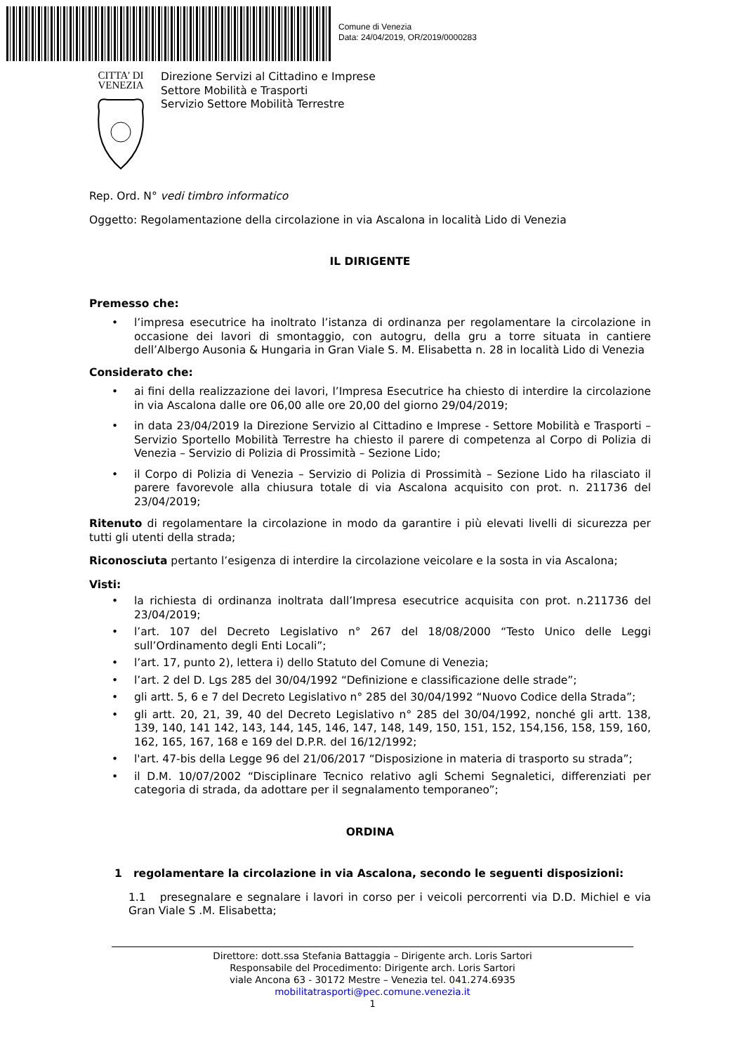Comune di Venezia
Data: 24/04/2019, OR/2019/0000283
CITTA' DI
VENEZIA
Direzione Servizi al Cittadino e Imprese
Settore Mobilità e Trasporti
Servizio Settore Mobilità Terrestre
Rep. Ord. N° vedi timbro informatico
Oggetto: Regolamentazione della circolazione in via Ascalona in località Lido di Venezia
IL DIRIGENTE
Premesso che:
• l’impresa esecutrice ha inoltrato l’istanza di ordinanza per regolamentare la circolazione in occasione dei lavori di smontaggio, con autogru, della gru a torre situata in cantiere dell’Albergo Ausonia & Hungaria in Gran Viale S. M. Elisabetta n. 28 in località Lido di Venezia
Considerato che:
• ai fini della realizzazione dei lavori, l’Impresa Esecutrice ha chiesto di interdire la circolazione in via Ascalona dalle ore 06,00 alle ore 20,00 del giorno 29/04/2019;
• in data 23/04/2019 la Direzione Servizio al Cittadino e Imprese - Settore Mobilità e Trasporti – Servizio Sportello Mobilità Terrestre ha chiesto il parere di competenza al Corpo di Polizia di Venezia – Servizio di Polizia di Prossimità – Sezione Lido;
• il Corpo di Polizia di Venezia – Servizio di Polizia di Prossimità – Sezione Lido ha rilasciato il parere favorevole alla chiusura totale di via Ascalona acquisito con prot. n. 211736 del 23/04/2019;
Ritenuto di regolamentare la circolazione in modo da garantire i più elevati livelli di sicurezza per tutti gli utenti della strada;
Riconosciuta pertanto l’esigenza di interdire la circolazione veicolare e la sosta in via Ascalona;
Visti:
• la richiesta di ordinanza inoltrata dall’Impresa esecutrice acquisita con prot. n.211736 del 23/04/2019;
• l’art. 107 del Decreto Legislativo n° 267 del 18/08/2000 “Testo Unico delle Leggi sull’Ordinamento degli Enti Locali”;
• l’art. 17, punto 2), lettera i) dello Statuto del Comune di Venezia;
• l’art. 2 del D. Lgs 285 del 30/04/1992 “Definizione e classificazione delle strade”;
• gli artt. 5, 6 e 7 del Decreto Legislativo n° 285 del 30/04/1992 “Nuovo Codice della Strada”;
• gli artt. 20, 21, 39, 40 del Decreto Legislativo n° 285 del 30/04/1992, nonché gli artt. 138, 139, 140, 141 142, 143, 144, 145, 146, 147, 148, 149, 150, 151, 152, 154,156, 158, 159, 160, 162, 165, 167, 168 e 169 del D.P.R. del 16/12/1992;
• l'art. 47-bis della Legge 96 del 21/06/2017 “Disposizione in materia di trasporto su strada”;
• il D.M. 10/07/2002 “Disciplinare Tecnico relativo agli Schemi Segnaletici, differenziati per categoria di strada, da adottare per il segnalamento temporaneo”;
ORDINA
1 regolamentare la circolazione in via Ascalona, secondo le seguenti disposizioni:
1.1 presegnalare e segnalare i lavori in corso per i veicoli percorrenti via D.D. Michiel e via Gran Viale S .M. Elisabetta;
Direttore: dott.ssa Stefania Battaggia – Dirigente arch. Loris Sartori
Responsabile del Procedimento: Dirigente arch. Loris Sartori
viale Ancona 63 - 30172 Mestre – Venezia tel. 041.274.6935
mobilitatrasporti@pec.comune.venezia.it
1